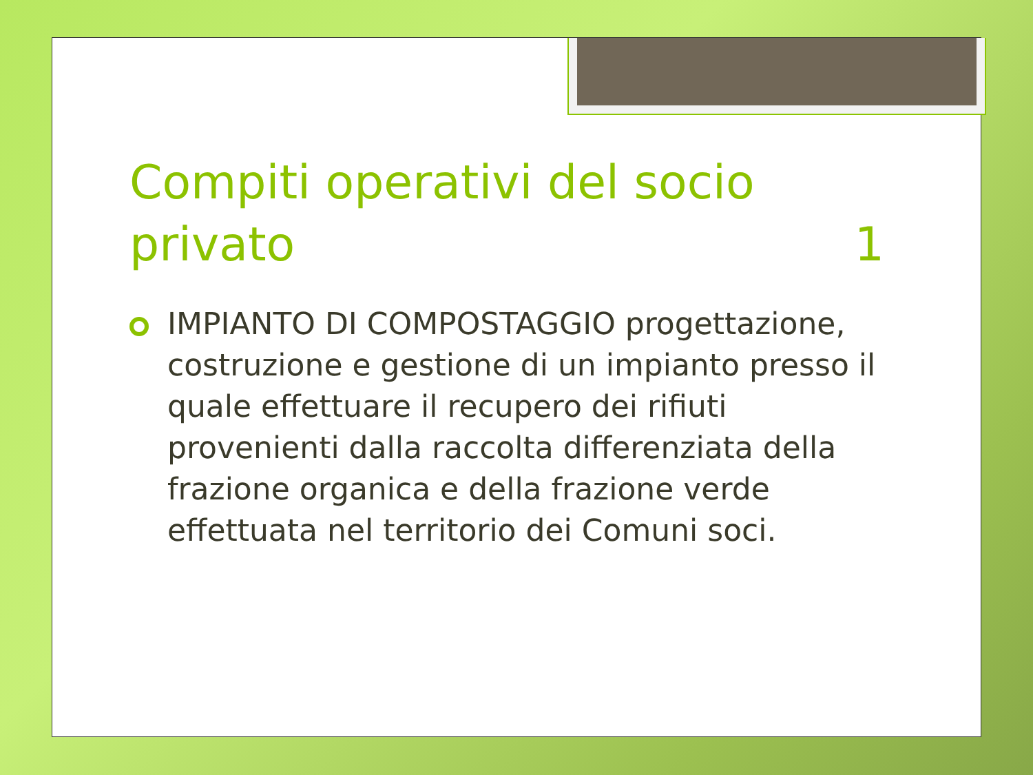Compiti operativi del socio
privato 1
IMPIANTO DI COMPOSTAGGIO progettazione, costruzione e gestione di un impianto presso il quale effettuare il recupero dei rifiuti provenienti dalla raccolta differenziata della frazione organica e della frazione verde effettuata nel territorio dei Comuni soci.